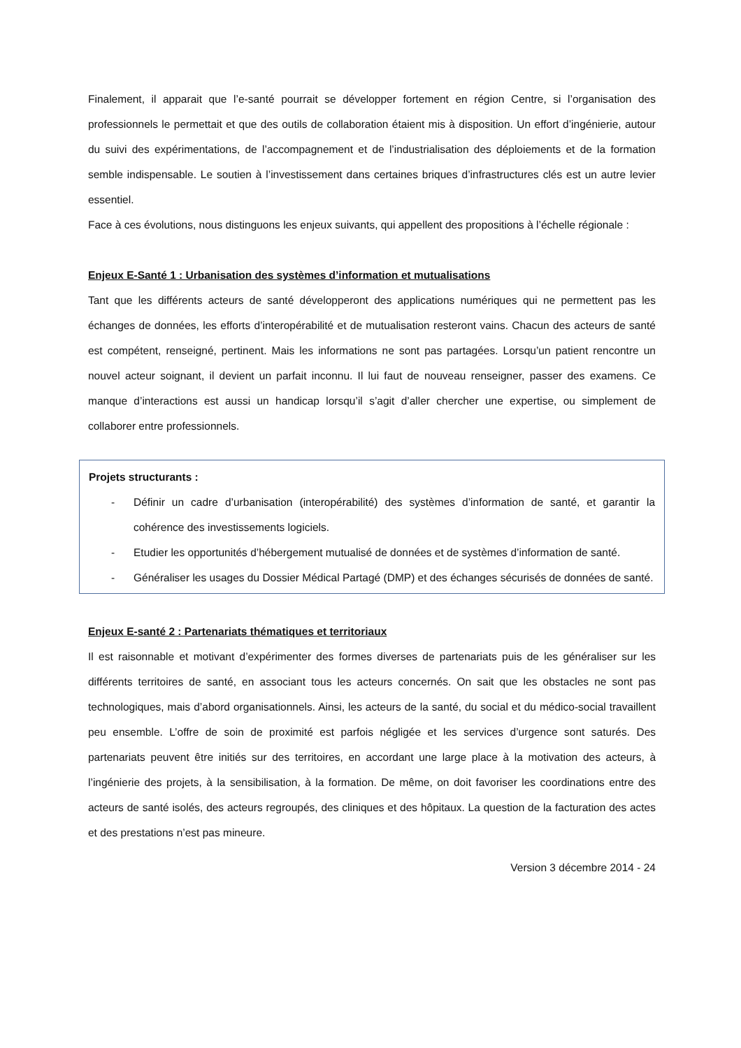Finalement, il apparait que l’e-santé pourrait se développer fortement en région Centre, si l’organisation des professionnels le permettait et que des outils de collaboration étaient mis à disposition. Un effort d’ingénierie, autour du suivi des expérimentations, de l’accompagnement et de l’industrialisation des déploiements et de la formation semble indispensable. Le soutien à l’investissement dans certaines briques d’infrastructures clés est un autre levier essentiel.
Face à ces évolutions, nous distinguons les enjeux suivants, qui appellent des propositions à l’échelle régionale :
Enjeux E-Santé 1 : Urbanisation des systèmes d’information et mutualisations
Tant que les différents acteurs de santé développeront des applications numériques qui ne permettent pas les échanges de données, les efforts d’interopérabilité et de mutualisation resteront vains. Chacun des acteurs de santé est compétent, renseigné, pertinent. Mais les informations ne sont pas partagées. Lorsqu’un patient rencontre un nouvel acteur soignant, il devient un parfait inconnu. Il lui faut de nouveau renseigner, passer des examens. Ce manque d’interactions est aussi un handicap lorsqu’il s’agit d’aller chercher une expertise, ou simplement de collaborer entre professionnels.
Projets structurants :
- Définir un cadre d’urbanisation (interopérabilité) des systèmes d’information de santé, et garantir la cohérence des investissements logiciels.
- Etudier les opportunités d’hébergement mutualisé de données et de systèmes d’information de santé.
- Généraliser les usages du Dossier Médical Partagé (DMP) et des échanges sécurisés de données de santé.
Enjeux E-santé 2 : Partenariats thématiques et territoriaux
Il est raisonnable et motivant d’expérimenter des formes diverses de partenariats puis de les généraliser sur les différents territoires de santé, en associant tous les acteurs concernés. On sait que les obstacles ne sont pas technologiques, mais d’abord organisationnels. Ainsi, les acteurs de la santé, du social et du médico-social travaillent peu ensemble. L’offre de soin de proximité est parfois négligée et les services d’urgence sont saturés. Des partenariats peuvent être initiés sur des territoires, en accordant une large place à la motivation des acteurs, à l’ingénierie des projets, à la sensibilisation, à la formation. De même, on doit favoriser les coordinations entre des acteurs de santé isolés, des acteurs regroupés, des cliniques et des hôpitaux. La question de la facturation des actes et des prestations n’est pas mineure.
Version 3 décembre 2014 - 24